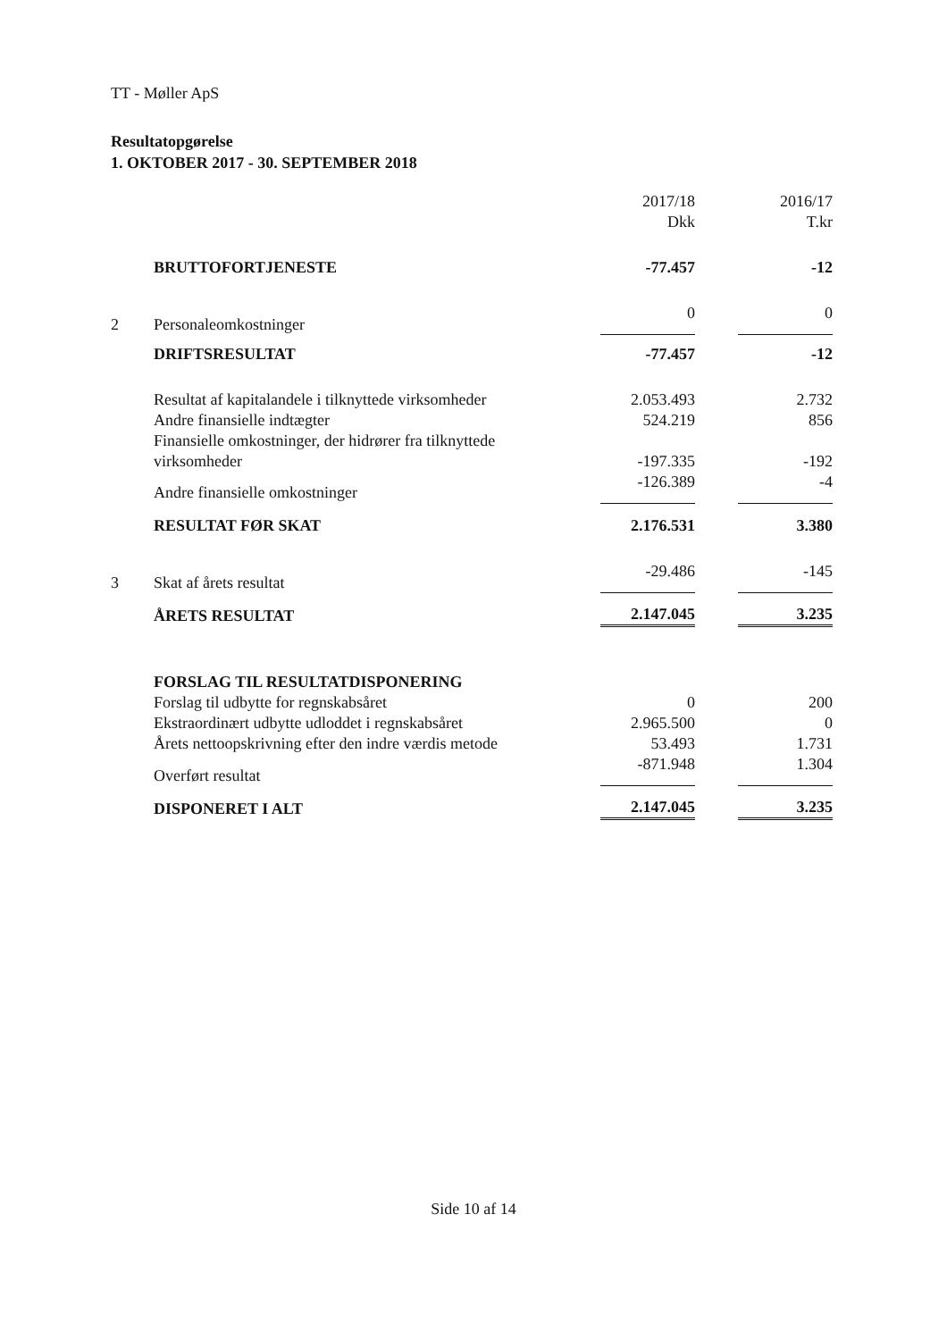TT - Møller ApS
Resultatopgørelse
1. OKTOBER 2017 - 30. SEPTEMBER 2018
| | | 2017/18 Dkk | | 2016/17 T.kr |
| --- | --- | --- | --- | --- |
| | BRUTTOFORTJENESTE | -77.457 | | -12 |
| 2 | Personaleomkostninger | 0 | | 0 |
| | DRIFTSRESULTAT | -77.457 | | -12 |
| | Resultat af kapitalandele i tilknyttede virksomheder | 2.053.493 | | 2.732 |
| | Andre finansielle indtægter | 524.219 | | 856 |
| | Finansielle omkostninger, der hidrører fra tilknyttede virksomheder | -197.335 | | -192 |
| | Andre finansielle omkostninger | -126.389 | | -4 |
| | RESULTAT FØR SKAT | 2.176.531 | | 3.380 |
| 3 | Skat af årets resultat | -29.486 | | -145 |
| | ÅRETS RESULTAT | 2.147.045 | | 3.235 |
| | FORSLAG TIL RESULTATDISPONERING | | | |
| | Forslag til udbytte for regnskabsåret | 0 | | 200 |
| | Ekstraordinært udbytte udloddet i regnskabsåret | 2.965.500 | | 0 |
| | Årets nettoopskrivning efter den indre værdis metode | 53.493 | | 1.731 |
| | Overført resultat | -871.948 | | 1.304 |
| | DISPONERET I ALT | 2.147.045 | | 3.235 |
Side 10 af 14